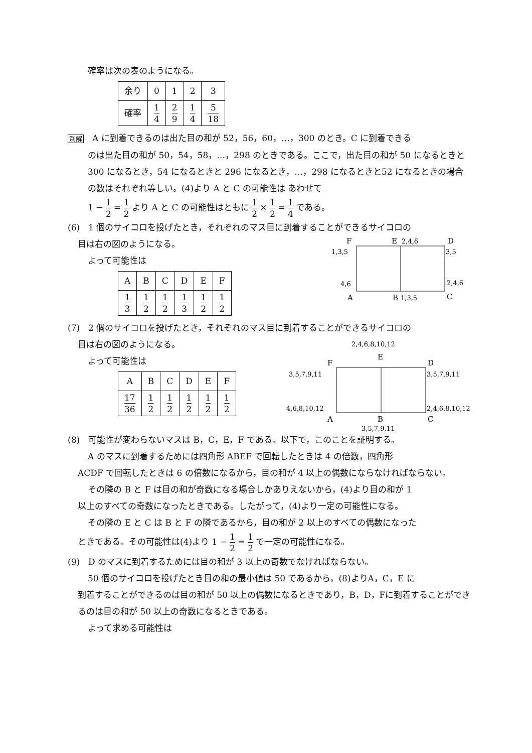確率は次の表のようになる。
| 余り | 0 | 1 | 2 | 3 |
| 確率 | 1 4 | 2 9 | 1 4 | 5 18 |
別解　A に到着できるのは出た目の和が 52，56，60，…，300 のとき。C に到着できる
のは出た目の和が 50，54，58，…，298 のときである。ここで，出た目の和が 50 になるときと 300 になるとき，54 になるときと 296 になるとき，…，298 になるときと52 になるときの場合の数はそれぞれ等しい。(4)より A と C の可能性は あわせて
1 − 1 2 = 1 2 より A と C の可能性はともに 1 2 × 1 2 = 1 4 である。
(6)　1 個のサイコロを投げたとき，それぞれのマス目に到着することができるサイコロの
目は右の図のようになる。
よって可能性は
| A | B | C | D | E | F |
| 1 3 | 1 2 | 1 2 | 1 3 | 1 2 | 1 2 |
F
E
2,4,6
D
1,3,5
3,5
4,6
2,4,6
A
B
1,3,5
C
(7)　2 個のサイコロを投げたとき，それぞれのマス目に到着することができるサイコロの
目は右の図のようになる。
よって可能性は
| A | B | C | D | E | F |
| 17 36 | 1 2 | 1 2 | 1 2 | 1 2 | 1 2 |
2,4,6,8,10,12
F
E
D
3,5,7,9,11
3,5,7,9,11
4,6,8,10,12
2,4,6,8,10,12
A
B
C
3,5,7,9,11
(8)　可能性が変わらないマスは B，C，E，F である。以下で，このことを証明する。
A のマスに到着するためには四角形 ABEF で回転したときは 4 の倍数，四角形
ACDF で回転したときは 6 の倍数になるから，目の和が 4 以上の偶数にならなければならない。
その隣の B と F は目の和が奇数になる場合しかありえないから，(4)より目の和が 1
以上のすべての奇数になったときである。したがって，(4)より一定の可能性になる。
その隣の E と C は B と F の隣であるから，目の和が 2 以上のすべての偶数になった
ときである。その可能性は(4)より 1 − 1 2 = 1 2 で一定の可能性になる。
(9)　D のマスに到着するためには目の和が 3 以上の奇数でなければならない。
50 個のサイコロを投げたとき目の和の最小値は 50 であるから，(8)よりA，C，E に
到着することができるのは目の和が 50 以上の偶数になるときであり，B，D，Fに到着することができるのは目の和が 50 以上の奇数になるときである。
よって求める可能性は